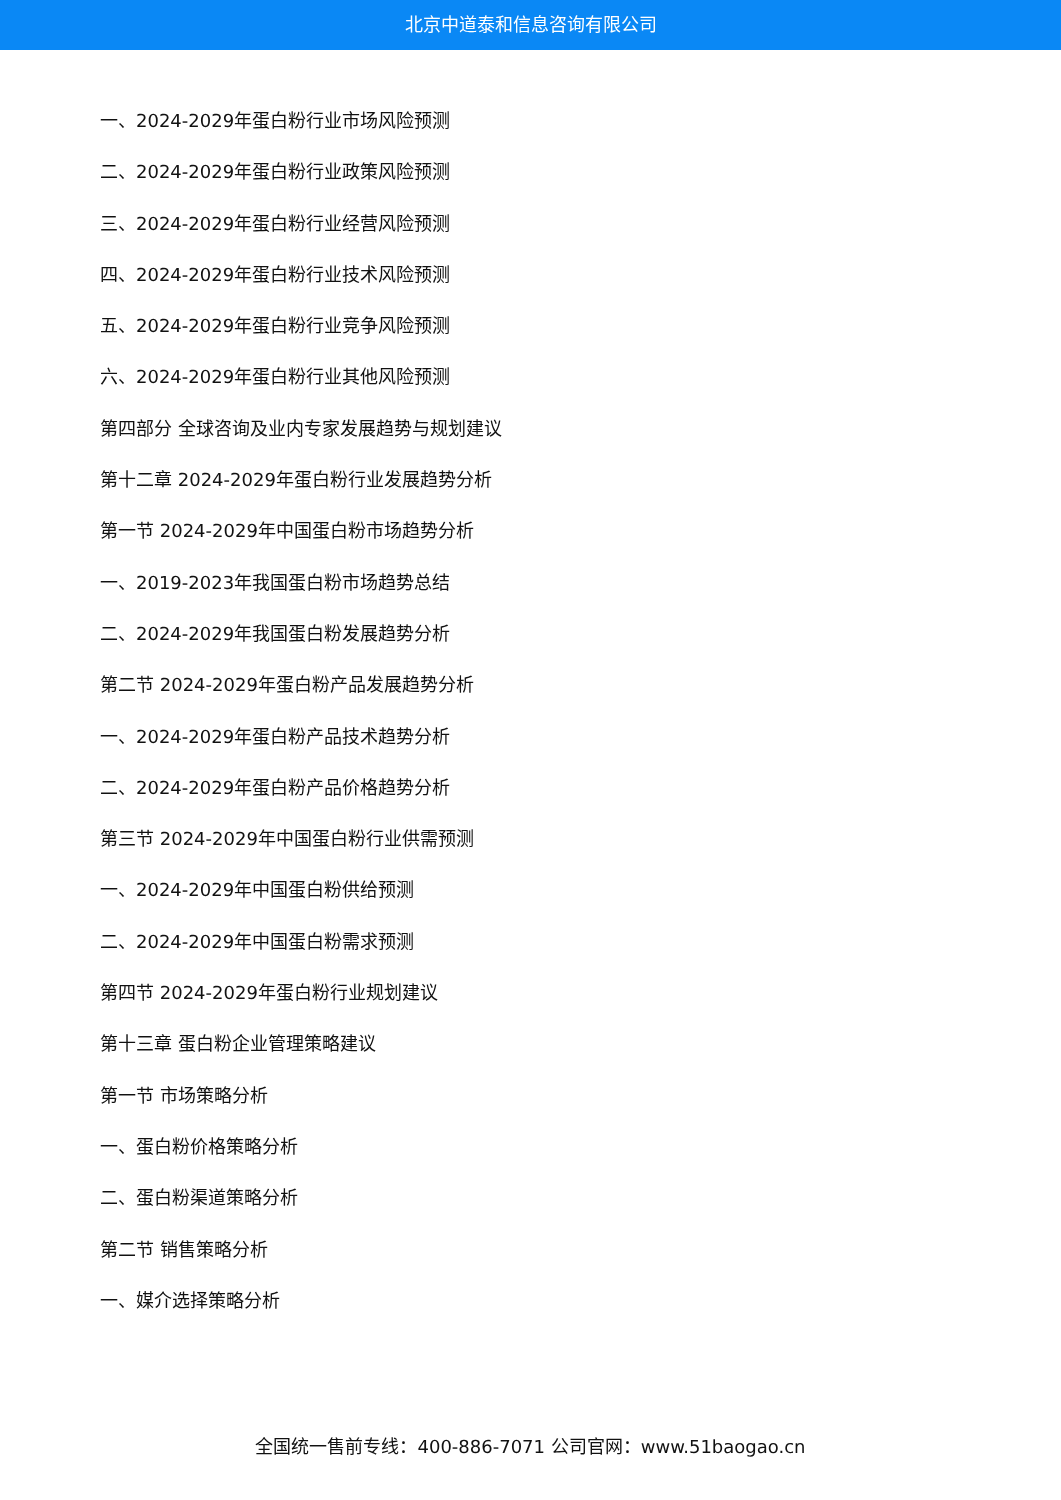北京中道泰和信息咨询有限公司
一、2024-2029年蛋白粉行业市场风险预测
二、2024-2029年蛋白粉行业政策风险预测
三、2024-2029年蛋白粉行业经营风险预测
四、2024-2029年蛋白粉行业技术风险预测
五、2024-2029年蛋白粉行业竞争风险预测
六、2024-2029年蛋白粉行业其他风险预测
第四部分 全球咨询及业内专家发展趋势与规划建议
第十二章 2024-2029年蛋白粉行业发展趋势分析
第一节 2024-2029年中国蛋白粉市场趋势分析
一、2019-2023年我国蛋白粉市场趋势总结
二、2024-2029年我国蛋白粉发展趋势分析
第二节 2024-2029年蛋白粉产品发展趋势分析
一、2024-2029年蛋白粉产品技术趋势分析
二、2024-2029年蛋白粉产品价格趋势分析
第三节 2024-2029年中国蛋白粉行业供需预测
一、2024-2029年中国蛋白粉供给预测
二、2024-2029年中国蛋白粉需求预测
第四节 2024-2029年蛋白粉行业规划建议
第十三章 蛋白粉企业管理策略建议
第一节 市场策略分析
一、蛋白粉价格策略分析
二、蛋白粉渠道策略分析
第二节 销售策略分析
一、媒介选择策略分析
全国统一售前专线：400-886-7071 公司官网：www.51baogao.cn